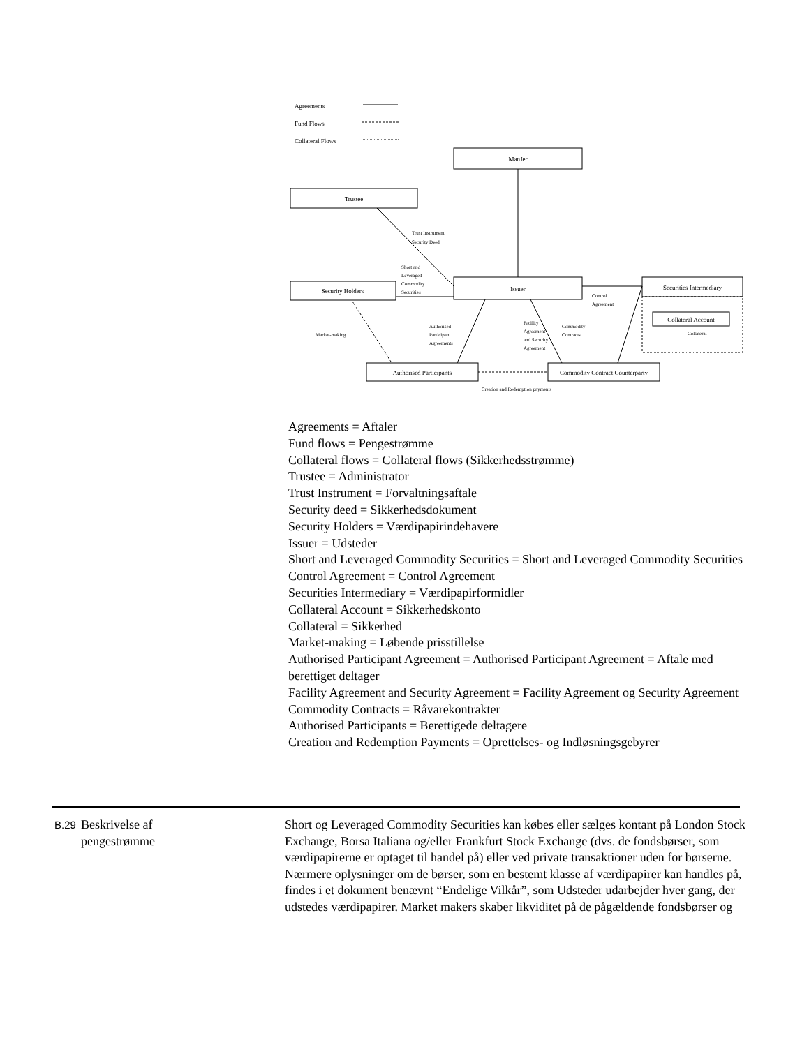Agreements
Fund Flows
Collateral Flows
ManJer
Trustee
Issuer
Security Holders
Securities Intermediary
Collateral Account
Authorised Participants
Commodity Contract Counterparty
Creation and Redemption payments
Trust Instrument
Security Deed
Short and
Leveraged
Commodity
Securities
Control
Agreement
Collateral
Market-making
Authorised
Participant
Agreements
Facility
Agreement
and Security
Agreement
Commodity
Contracts
Agreements = Aftaler
Fund flows = Pengestrømme
Collateral flows = Collateral flows (Sikkerhedsstrømme)
Trustee = Administrator
Trust Instrument = Forvaltningsaftale
Security deed = Sikkerhedsdokument
Security Holders = Værdipapirindehavere
Issuer = Udsteder
Short and Leveraged Commodity Securities = Short and Leveraged Commodity Securities
Control Agreement = Control Agreement
Securities Intermediary = Værdipapirformidler
Collateral Account = Sikkerhedskonto
Collateral = Sikkerhed
Market-making = Løbende prisstillelse
Authorised Participant Agreement = Authorised Participant Agreement = Aftale med berettiget deltager
Facility Agreement and Security Agreement = Facility Agreement og Security Agreement
Commodity Contracts = Råvarekontrakter
Authorised Participants = Berettigede deltagere
Creation and Redemption Payments = Oprettelses- og Indløsningsgebyrer
B.29
Beskrivelse af
pengestrømme
Short og Leveraged Commodity Securities kan købes eller sælges kontant på London Stock Exchange, Borsa Italiana og/eller Frankfurt Stock Exchange (dvs. de fondsbørser, som værdipapirerne er optaget til handel på) eller ved private transaktioner uden for børserne. Nærmere oplysninger om de børser, som en bestemt klasse af værdipapirer kan handles på, findes i et dokument benævnt “Endelige Vilkår”, som Udsteder udarbejder hver gang, der udstedes værdipapirer. Market makers skaber likviditet på de pågældende fondsbørser og